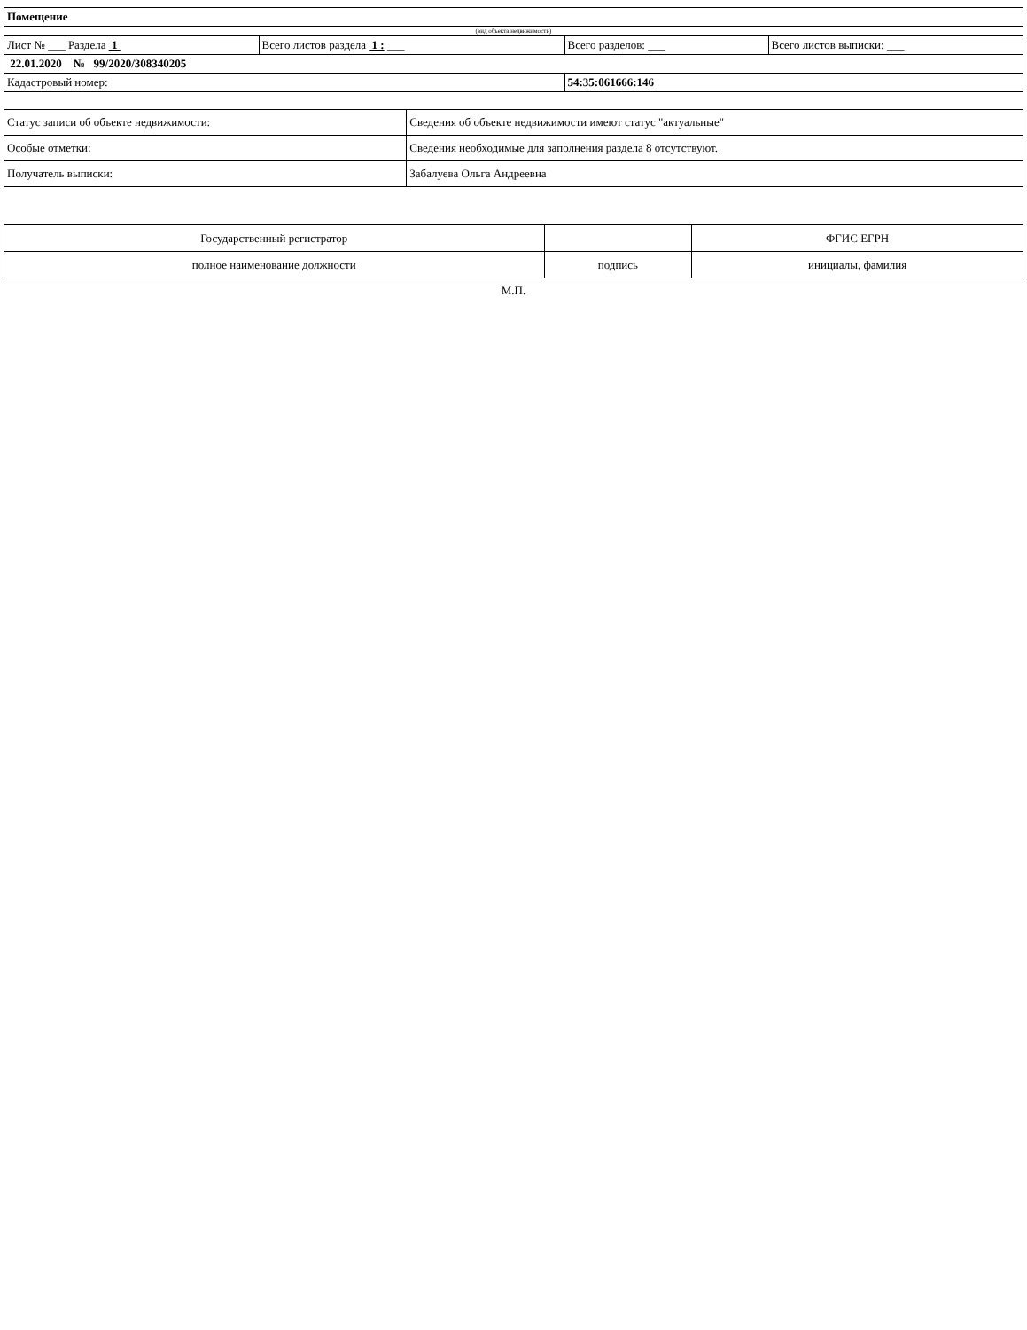| Помещение | | | |
| (вид объекта недвижимости) | | | |
| Лист № ___ Раздела 1 | Всего листов раздела 1 : ___ | Всего разделов: ___ | Всего листов выписки: ___ |
| 22.01.2020 № 99/2020/308340205 | | | |
| Кадастровый номер: | | 54:35:061666:146 | |
| Статус записи об объекте недвижимости: | Сведения об объекте недвижимости имеют статус "актуальные" |
| Особые отметки: | Сведения необходимые для заполнения раздела 8 отсутствуют. |
| Получатель выписки: | Забалуева Ольга Андреевна |
| Государственный регистратор | | ФГИС ЕГРН |
| полное наименование должности | подпись | инициалы, фамилия |
М.П.